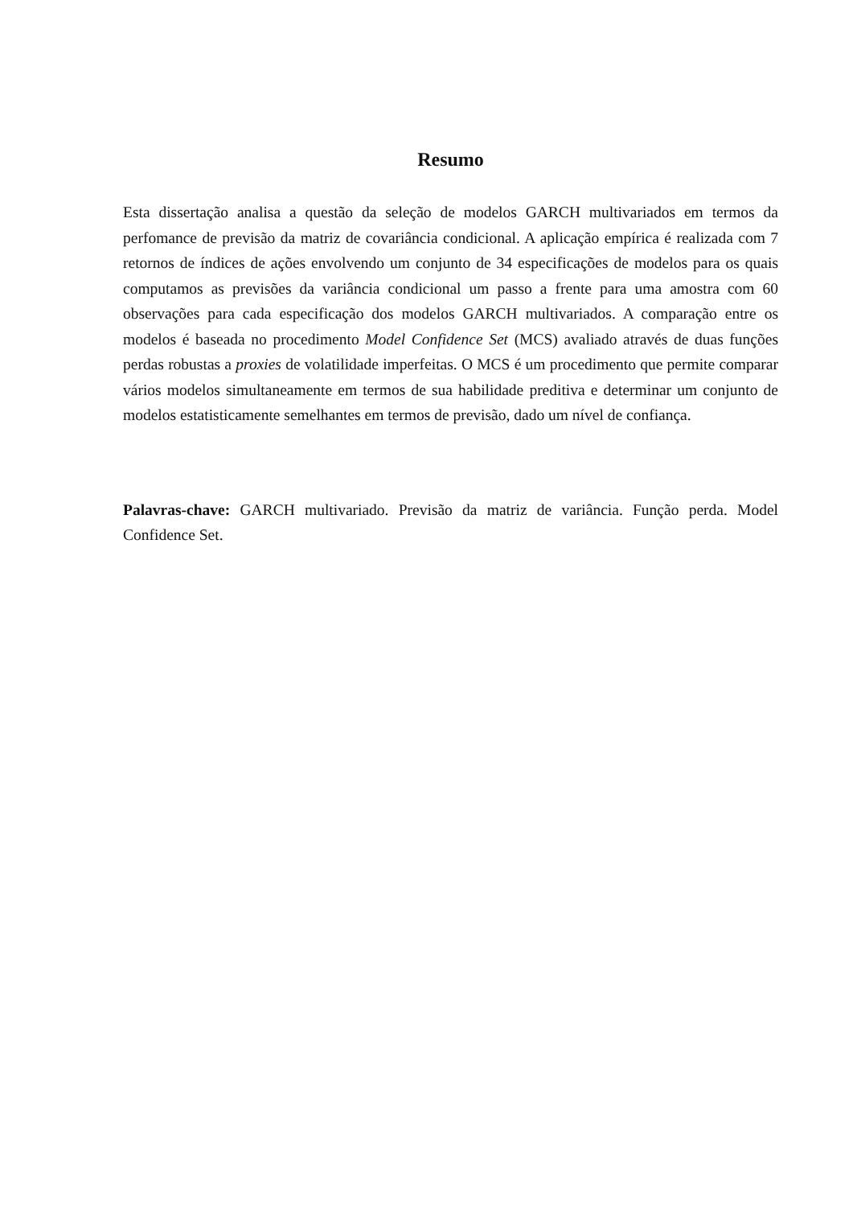Resumo
Esta dissertação analisa a questão da seleção de modelos GARCH multivariados em termos da perfomance de previsão da matriz de covariância condicional. A aplicação empírica é realizada com 7 retornos de índices de ações envolvendo um conjunto de 34 especificações de modelos para os quais computamos as previsões da variância condicional um passo a frente para uma amostra com 60 observações para cada especificação dos modelos GARCH multivariados. A comparação entre os modelos é baseada no procedimento Model Confidence Set (MCS) avaliado através de duas funções perdas robustas a proxies de volatilidade imperfeitas. O MCS é um procedimento que permite comparar vários modelos simultaneamente em termos de sua habilidade preditiva e determinar um conjunto de modelos estatisticamente semelhantes em termos de previsão, dado um nível de confiança.
Palavras-chave: GARCH multivariado. Previsão da matriz de variância. Função perda. Model Confidence Set.